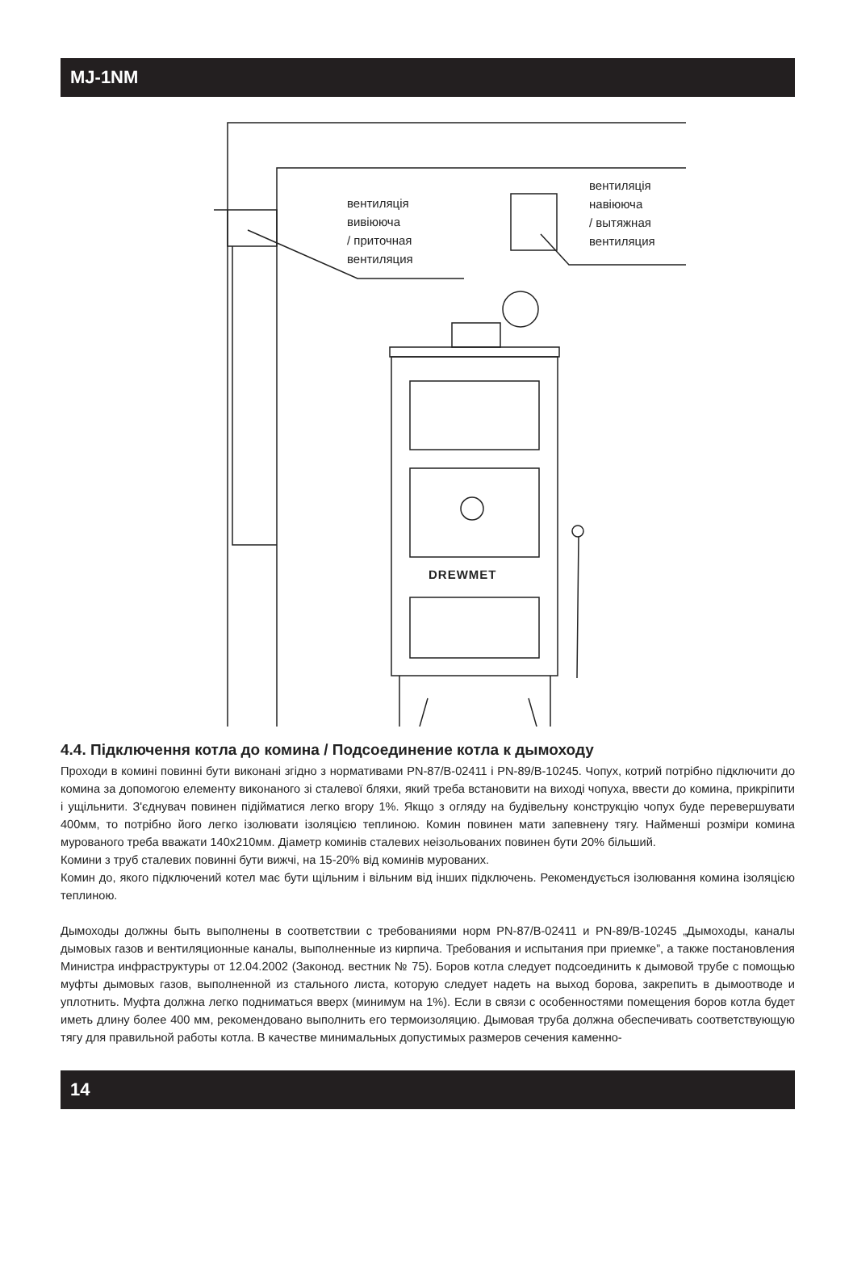MJ-1NM
вентиляція
вивіююча
/ приточная
вентиляция
вентиляція
навіююча
/ вытяжная
вентиляция
DREWMET
4.4. Підключення котла до комина / Подсоединение котла к дымоходу
Проходи в комині повинні бути виконані згідно з нормативами PN-87/B-02411 і PN-89/B-10245. Чопух, котрий потрібно підключити до комина за допомогою елементу виконаного зі сталевої бляхи, який треба встановити на виході чопуха, ввести до комина, прикріпити і ущільнити. З'єднувач повинен підійматися легко вгору 1%. Якщо з огляду на будівельну конструкцію чопух буде перевершувати 400мм, то потрібно його легко ізолювати ізоляцією теплиною. Комин повинен мати запевнену тягу. Найменші розміри комина мурованого треба вважати 140x210мм. Діаметр коминів сталевих неізольованих повинен бути 20% більший.
Комини з труб сталевих повинні бути вижчі, на 15-20% від коминів мурованих.
Комин до, якого підключений котел має бути щільним і вільним від інших підключень. Рекомендується ізолювання комина ізоляцією теплиною.
Дымоходы должны быть выполнены в соответствии с требованиями норм PN-87/B-02411 и PN-89/B-10245 „Дымоходы, каналы дымовых газов и вентиляционные каналы, выполненные из кирпича. Требования и испытания при приемке”, а также постановления Министра инфраструктуры от 12.04.2002 (Законод. вестник № 75). Боров котла следует подсоединить к дымовой трубе с помощью муфты дымовых газов, выполненной из стального листа, которую следует надеть на выход борова, закрепить в дымоотводе и уплотнить. Муфта должна легко подниматься вверх (минимум на 1%). Если в связи с особенностями помещения боров котла будет иметь длину более 400 мм, рекомендовано выполнить его термоизоляцию. Дымовая труба должна обеспечивать соответствующую тягу для правильной работы котла. В качестве минимальных допустимых размеров сечения каменно-
14